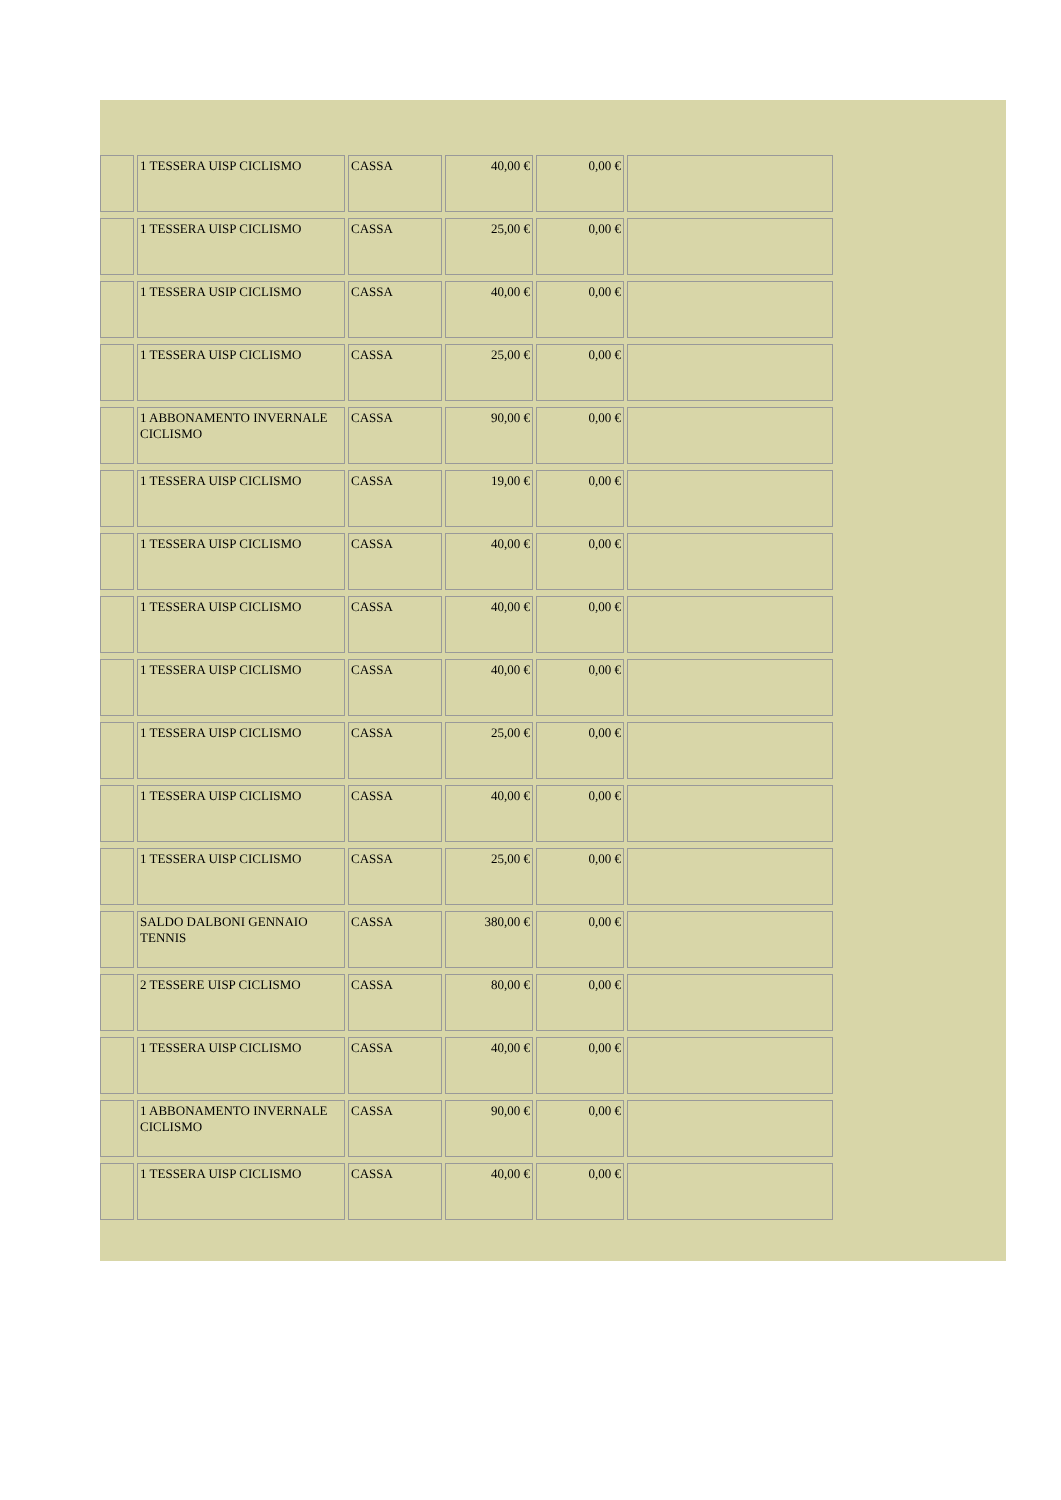| | 1 TESSERA UISP CICLISMO | CASSA | 40,00 € | 0,00 € | |
| | 1 TESSERA UISP CICLISMO | CASSA | 25,00 € | 0,00 € | |
| | 1 TESSERA USIP CICLISMO | CASSA | 40,00 € | 0,00 € | |
| | 1 TESSERA UISP CICLISMO | CASSA | 25,00 € | 0,00 € | |
| | 1 ABBONAMENTO INVERNALE CICLISMO | CASSA | 90,00 € | 0,00 € | |
| | 1 TESSERA UISP CICLISMO | CASSA | 19,00 € | 0,00 € | |
| | 1 TESSERA UISP CICLISMO | CASSA | 40,00 € | 0,00 € | |
| | 1 TESSERA UISP CICLISMO | CASSA | 40,00 € | 0,00 € | |
| | 1 TESSERA UISP CICLISMO | CASSA | 40,00 € | 0,00 € | |
| | 1 TESSERA UISP CICLISMO | CASSA | 25,00 € | 0,00 € | |
| | 1 TESSERA UISP CICLISMO | CASSA | 40,00 € | 0,00 € | |
| | 1 TESSERA UISP CICLISMO | CASSA | 25,00 € | 0,00 € | |
| | SALDO DALBONI GENNAIO TENNIS | CASSA | 380,00 € | 0,00 € | |
| | 2 TESSERE UISP CICLISMO | CASSA | 80,00 € | 0,00 € | |
| | 1 TESSERA UISP CICLISMO | CASSA | 40,00 € | 0,00 € | |
| | 1 ABBONAMENTO INVERNALE CICLISMO | CASSA | 90,00 € | 0,00 € | |
| | 1 TESSERA UISP CICLISMO | CASSA | 40,00 € | 0,00 € | |